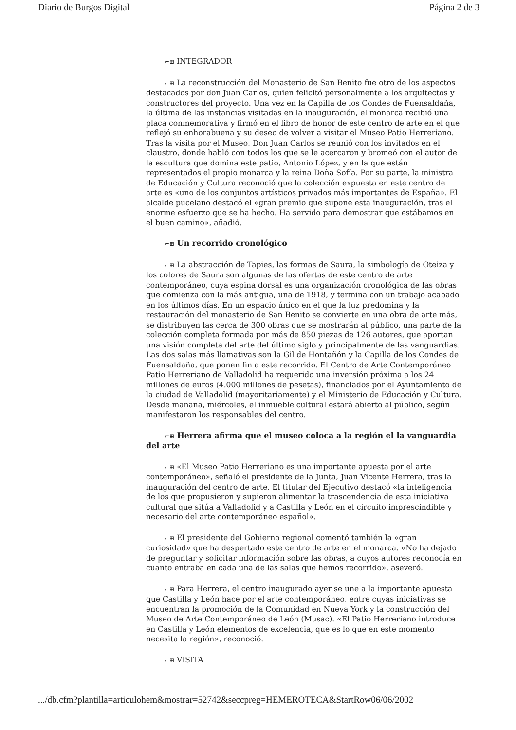Diario de Burgos Digital Página 2 de 3
⌐⊞ INTEGRADOR
⌐⊞ La reconstrucción del Monasterio de San Benito fue otro de los aspectos destacados por don Juan Carlos, quien felicitó personalmente a los arquitectos y constructores del proyecto. Una vez en la Capilla de los Condes de Fuensaldaña, la última de las instancias visitadas en la inauguración, el monarca recibió una placa conmemorativa y firmó en el libro de honor de este centro de arte en el que reflejó su enhorabuena y su deseo de volver a visitar el Museo Patio Herreriano. Tras la visita por el Museo, Don Juan Carlos se reunió con los invitados en el claustro, donde habló con todos los que se le acercaron y bromeó con el autor de la escultura que domina este patio, Antonio López, y en la que están representados el propio monarca y la reina Doña Sofía. Por su parte, la ministra de Educación y Cultura reconoció que la colección expuesta en este centro de arte es «uno de los conjuntos artísticos privados más importantes de España». El alcalde pucelano destacó el «gran premio que supone esta inauguración, tras el enorme esfuerzo que se ha hecho. Ha servido para demostrar que estábamos en el buen camino», añadió.
⌐⊞ Un recorrido cronológico
⌐⊞ La abstracción de Tapies, las formas de Saura, la simbología de Oteiza y los colores de Saura son algunas de las ofertas de este centro de arte contemporáneo, cuya espina dorsal es una organización cronológica de las obras que comienza con la más antigua, una de 1918, y termina con un trabajo acabado en los últimos días. En un espacio único en el que la luz predomina y la restauración del monasterio de San Benito se convierte en una obra de arte más, se distribuyen las cerca de 300 obras que se mostrarán al público, una parte de la colección completa formada por más de 850 piezas de 126 autores, que aportan una visión completa del arte del último siglo y principalmente de las vanguardias. Las dos salas más llamativas son la Gil de Hontañón y la Capilla de los Condes de Fuensaldaña, que ponen fin a este recorrido. El Centro de Arte Contemporáneo Patio Herreriano de Valladolid ha requerido una inversión próxima a los 24 millones de euros (4.000 millones de pesetas), financiados por el Ayuntamiento de la ciudad de Valladolid (mayoritariamente) y el Ministerio de Educación y Cultura. Desde mañana, miércoles, el inmueble cultural estará abierto al público, según manifestaron los responsables del centro.
⌐⊞ Herrera afirma que el museo coloca a la región el la vanguardia del arte
⌐⊞ «El Museo Patio Herreriano es una importante apuesta por el arte contemporáneo», señaló el presidente de la Junta, Juan Vicente Herrera, tras la inauguración del centro de arte. El titular del Ejecutivo destacó «la inteligencia de los que propusieron y supieron alimentar la trascendencia de esta iniciativa cultural que sitúa a Valladolid y a Castilla y León en el circuito imprescindible y necesario del arte contemporáneo español».
⌐⊞ El presidente del Gobierno regional comentó también la «gran curiosidad» que ha despertado este centro de arte en el monarca. «No ha dejado de preguntar y solicitar información sobre las obras, a cuyos autores reconocía en cuanto entraba en cada una de las salas que hemos recorrido», aseveró.
⌐⊞ Para Herrera, el centro inaugurado ayer se une a la importante apuesta que Castilla y León hace por el arte contemporáneo, entre cuyas iniciativas se encuentran la promoción de la Comunidad en Nueva York y la construcción del Museo de Arte Contemporáneo de León (Musac). «El Patio Herreriano introduce en Castilla y León elementos de excelencia, que es lo que en este momento necesita la región», reconoció.
⌐⊞ VISITA
.../db.cfm?plantilla=articulohem&mostrar=52742&seccpreg=HEMEROTECA&StartRow06/06/2002